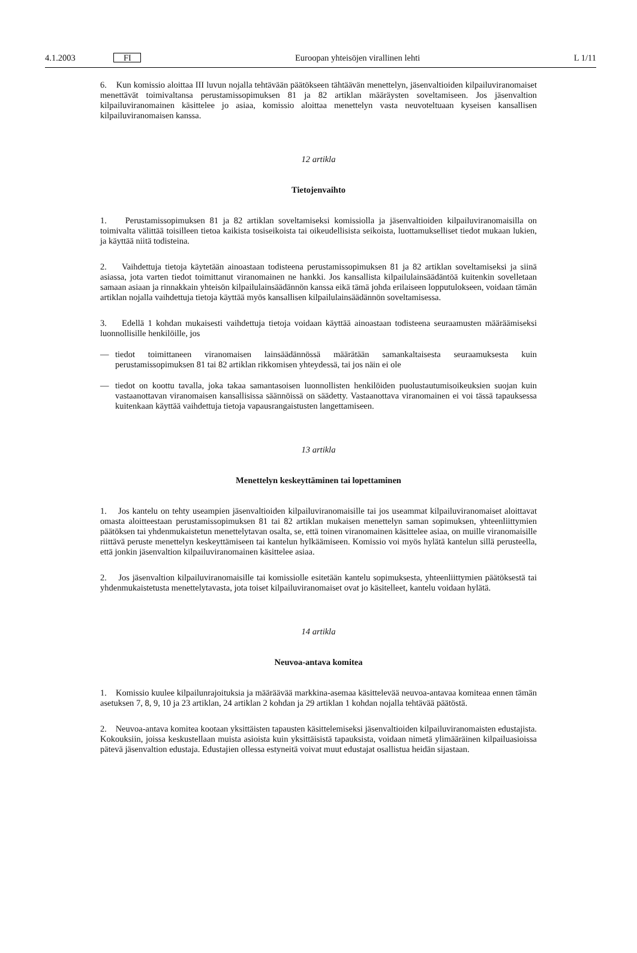4.1.2003 FI
Euroopan yhteisöjen virallinen lehti
L 1/11
6. Kun komissio aloittaa III luvun nojalla tehtävään päätökseen tähtäävän menettelyn, jäsenvaltioiden kilpailuviranomaiset menettävät toimivaltansa perustamissopimuksen 81 ja 82 artiklan määräysten soveltamiseen. Jos jäsenvaltion kilpailuviranomainen käsittelee jo asiaa, komissio aloittaa menettelyn vasta neuvoteltuaan kyseisen kansallisen kilpailuviranomaisen kanssa.
12 artikla
Tietojenvaihto
1. Perustamissopimuksen 81 ja 82 artiklan soveltamiseksi komissiolla ja jäsenvaltioiden kilpailuviranomaisilla on toimivalta välittää toisilleen tietoa kaikista tosiseikoista tai oikeudellisista seikoista, luottamukselliset tiedot mukaan lukien, ja käyttää niitä todisteina.
2. Vaihdettuja tietoja käytetään ainoastaan todisteena perustamissopimuksen 81 ja 82 artiklan soveltamiseksi ja siinä asiassa, jota varten tiedot toimittanut viranomainen ne hankki. Jos kansallista kilpailulainsäädäntöä kuitenkin sovelletaan samaan asiaan ja rinnakkain yhteisön kilpailulainsäädännön kanssa eikä tämä johda erilaiseen lopputulokseen, voidaan tämän artiklan nojalla vaihdettuja tietoja käyttää myös kansallisen kilpailulainsäädännön soveltamisessa.
3. Edellä 1 kohdan mukaisesti vaihdettuja tietoja voidaan käyttää ainoastaan todisteena seuraamusten määräämiseksi luonnollisille henkilöille, jos
— tiedot toimittaneen viranomaisen lainsäädännössä määrätään samankaltaisesta seuraamuksesta kuin perustamissopimuksen 81 tai 82 artiklan rikkomisen yhteydessä, tai jos näin ei ole
— tiedot on koottu tavalla, joka takaa samantasoisen luonnollisten henkilöiden puolustautumisoikeuksien suojan kuin vastaanottavan viranomaisen kansallisissa säännöissä on säädetty. Vastaanottava viranomainen ei voi tässä tapauksessa kuitenkaan käyttää vaihdettuja tietoja vapausrangaistusten langettamiseen.
13 artikla
Menettelyn keskeyttäminen tai lopettaminen
1. Jos kantelu on tehty useampien jäsenvaltioiden kilpailuviranomaisille tai jos useammat kilpailuviranomaiset aloittavat omasta aloitteestaan perustamissopimuksen 81 tai 82 artiklan mukaisen menettelyn saman sopimuksen, yhteenliittymien päätöksen tai yhdenmukaistetun menettelytavan osalta, se, että toinen viranomainen käsittelee asiaa, on muille viranomaisille riittävä peruste menettelyn keskeyttämiseen tai kantelun hylkäämiseen. Komissio voi myös hylätä kantelun sillä perusteella, että jonkin jäsenvaltion kilpailuviranomainen käsittelee asiaa.
2. Jos jäsenvaltion kilpailuviranomaisille tai komissiolle esitetään kantelu sopimuksesta, yhteenliittymien päätöksestä tai yhdenmukaistetusta menettelytavasta, jota toiset kilpailuviranomaiset ovat jo käsitelleet, kantelu voidaan hylätä.
14 artikla
Neuvoa-antava komitea
1. Komissio kuulee kilpailunrajoituksia ja määräävää markkina-asemaa käsittelevää neuvoa-antavaa komiteaa ennen tämän asetuksen 7, 8, 9, 10 ja 23 artiklan, 24 artiklan 2 kohdan ja 29 artiklan 1 kohdan nojalla tehtävää päätöstä.
2. Neuvoa-antava komitea kootaan yksittäisten tapausten käsittelemiseksi jäsenvaltioiden kilpailuviranomaisten edustajista. Kokouksiin, joissa keskustellaan muista asioista kuin yksittäisistä tapauksista, voidaan nimetä ylimääräinen kilpailuasioissa pätevä jäsenvaltion edustaja. Edustajien ollessa estyneitä voivat muut edustajat osallistua heidän sijastaan.